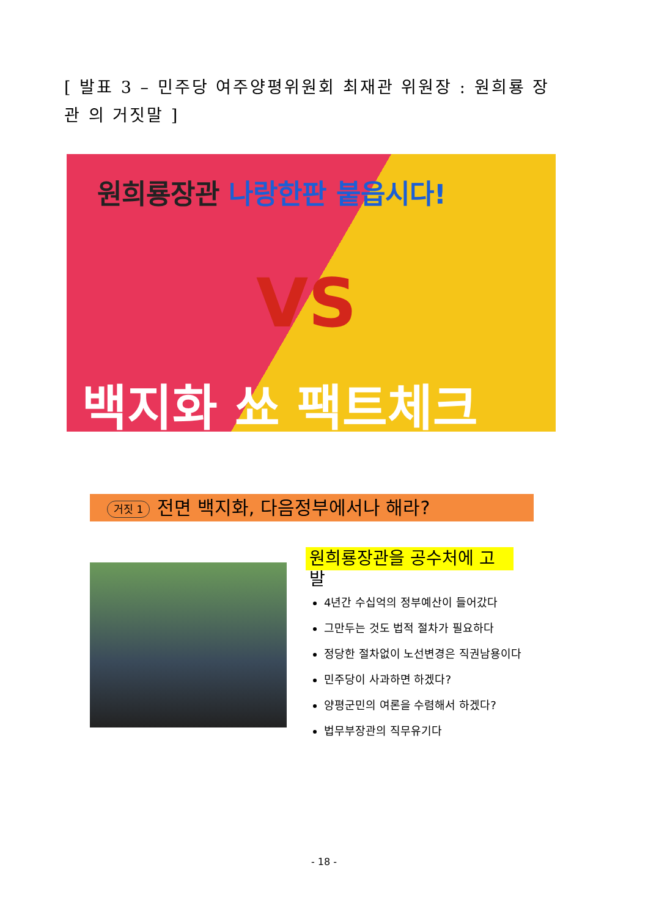[ 발표 3 – 민주당 여주양평위원회 최재관 위원장 : 원희룡 장관 의 거짓말 ]
원희룡장관 나랑한판 붙읍시다!
VS
백지화 쑈 팩트체크
거짓 1 전면 백지화, 다음정부에서나 해라?
원희룡장관을 공수처에 고
발
4년간 수십억의 정부예산이 들어갔다
그만두는 것도 법적 절차가 필요하다
정당한 절차없이 노선변경은 직권남용이다
민주당이 사과하면 하겠다?
양평군민의 여론을 수렴해서 하겠다?
법무부장관의 직무유기다
- 18 -